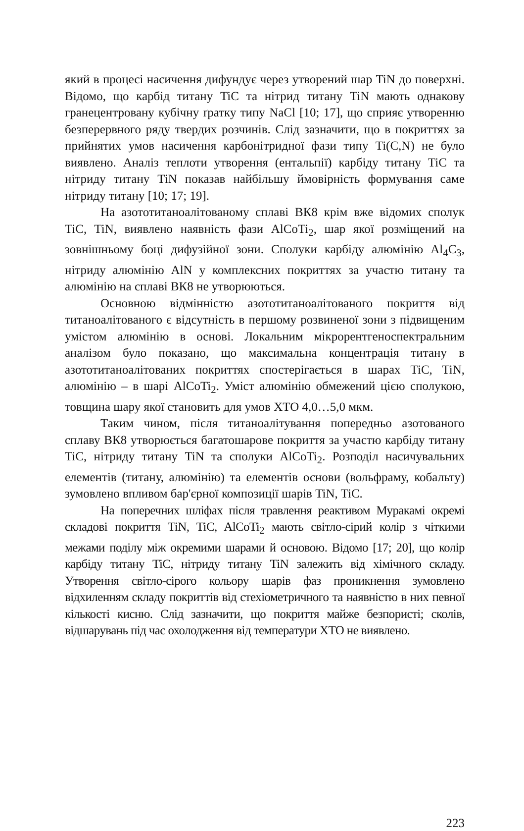який в процесі насичення дифундує через утворений шар TiN до поверхні. Відомо, що карбід титану TiC та нітрид титану TiN мають однакову гранецентровану кубічну ґратку типу NaCl [10; 17], що сприяє утворенню безперервного ряду твердих розчинів. Слід зазначити, що в покриттях за прийнятих умов насичення карбонітридної фази типу Ti(C,N) не було виявлено. Аналіз теплоти утворення (ентальпії) карбіду титану TiC та нітриду титану TiN показав найбільшу ймовірність формування саме нітриду титану [10; 17; 19].
На азототитаноалітованому сплаві ВК8 крім вже відомих сполук TiC, TiN, виявлено наявність фази AlCoTi<sub>2</sub>, шар якої розміщений на зовнішньому боці дифузійної зони. Сполуки карбіду алюмінію Al<sub>4</sub>C<sub>3</sub>, нітриду алюмінію AlN у комплексних покриттях за участю титану та алюмінію на сплаві ВК8 не утворюються.
Основною відмінністю азототитаноалітованого покриття від титаноалітованого є відсутність в першому розвиненої зони з підвищеним умістом алюмінію в основі. Локальним мікрорентгеноспектральним аналізом було показано, що максимальна концентрація титану в азототитаноалітованих покриттях спостерігається в шарах TiC, TiN, алюмінію – в шарі AlCoTi<sub>2</sub>. Уміст алюмінію обмежений цією сполукою, товщина шару якої становить для умов ХТО 4,0…5,0 мкм.
Таким чином, після титаноалітування попередньо азотованого сплаву ВК8 утворюється багатошарове покриття за участю карбіду титану TiC, нітриду титану TiN та сполуки AlCoTi<sub>2</sub>. Розподіл насичувальних елементів (титану, алюмінію) та елементів основи (вольфраму, кобальту) зумовлено впливом бар'єрної композиції шарів TiN, TiC.
На поперечних шліфах після травлення реактивом Муракамі окремі складові покриття TiN, TiC, AlCoTi<sub>2</sub> мають світло-сірий колір з чіткими межами поділу між окремими шарами й основою. Відомо [17; 20], що колір карбіду титану TiC, нітриду титану TiN залежить від хімічного складу. Утворення світло-сірого кольору шарів фаз проникнення зумовлено відхиленням складу покриттів від стехіометричного та наявністю в них певної кількості кисню. Слід зазначити, що покриття майже безпористі; сколів, відшарувань під час охолодження від температури ХТО не виявлено.
223